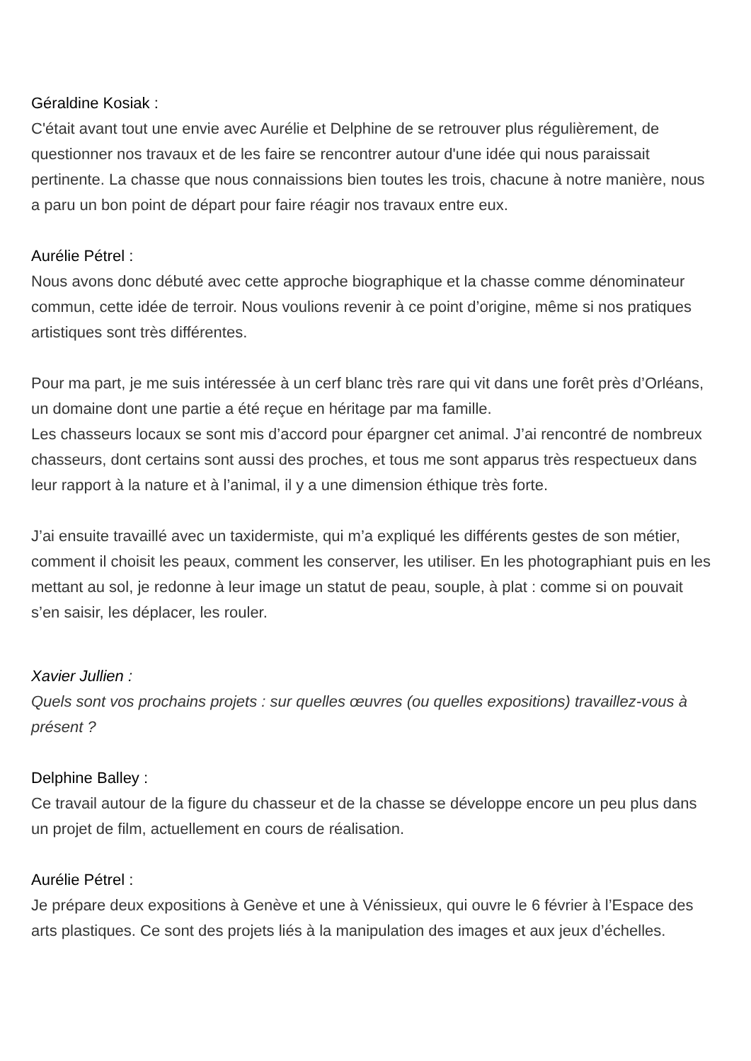Géraldine Kosiak :
C'était avant tout une envie avec Aurélie et Delphine de se retrouver plus régulièrement, de questionner nos travaux et de les faire se rencontrer autour d'une idée qui nous paraissait pertinente. La chasse que nous connaissions bien toutes les trois, chacune à notre manière, nous a paru un bon point de départ pour faire réagir nos travaux entre eux.
Aurélie Pétrel :
Nous avons donc débuté avec cette approche biographique et la chasse comme dénominateur commun, cette idée de terroir. Nous voulions revenir à ce point d’origine, même si nos pratiques artistiques sont très différentes.
Pour ma part, je me suis intéressée à un cerf blanc très rare qui vit dans une forêt près d’Orléans, un domaine dont une partie a été reçue en héritage par ma famille.
Les chasseurs locaux se sont mis d’accord pour épargner cet animal. J’ai rencontré de nombreux chasseurs, dont certains sont aussi des proches, et tous me sont apparus très respectueux dans leur rapport à la nature et à l’animal, il y a une dimension éthique très forte.
J’ai ensuite travaillé avec un taxidermiste, qui m’a expliqué les différents gestes de son métier, comment il choisit les peaux, comment les conserver, les utiliser. En les photographiant puis en les mettant au sol, je redonne à leur image un statut de peau, souple, à plat : comme si on pouvait s’en saisir, les déplacer, les rouler.
Xavier Jullien :
Quels sont vos prochains projets : sur quelles œuvres (ou quelles expositions) travaillez-vous à présent ?
Delphine Balley :
Ce travail autour de la figure du chasseur et de la chasse se développe encore un peu plus dans un projet de film, actuellement en cours de réalisation.
Aurélie Pétrel :
Je prépare deux expositions à Genève et une à Vénissieux, qui ouvre le 6 février à l’Espace des arts plastiques. Ce sont des projets liés à la manipulation des images et aux jeux d’échelles.